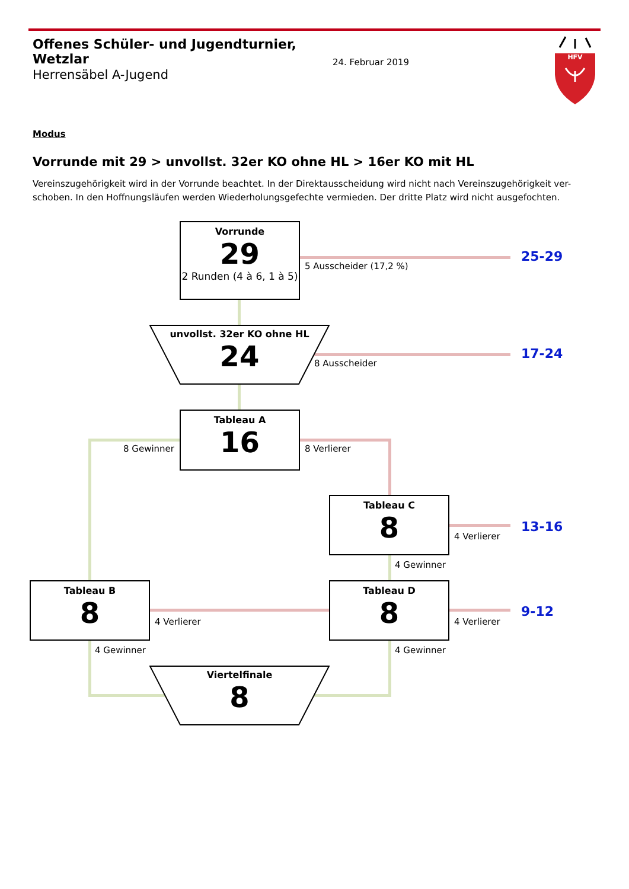Offenes Schüler- und Jugendturnier, Wetzlar
Herrensäbel A-Jugend
24. Februar 2019
HFV
Modus
Vorrunde mit 29 > unvollst. 32er KO ohne HL > 16er KO mit HL
Vereinszugehörigkeit wird in der Vorrunde beachtet. In der Direktausscheidung wird nicht nach Vereinszugehörigkeit ver-schoben. In den Hoffnungsläufen werden Wiederholungsgefechte vermieden. Der dritte Platz wird nicht ausgefochten.
Vorrunde
29
2 Runden (4 à 6, 1 à 5)
5 Ausscheider (17,2 %)
25-29
unvollst. 32er KO ohne HL
24
8 Ausscheider
17-24
Tableau A
16
8 Gewinner
8 Verlierer
Tableau C
8
4 Verlierer
13-16
4 Gewinner
Tableau B
8
4 Verlierer
Tableau D
8
4 Verlierer
9-12
4 Gewinner
4 Gewinner
Viertelfinale
8